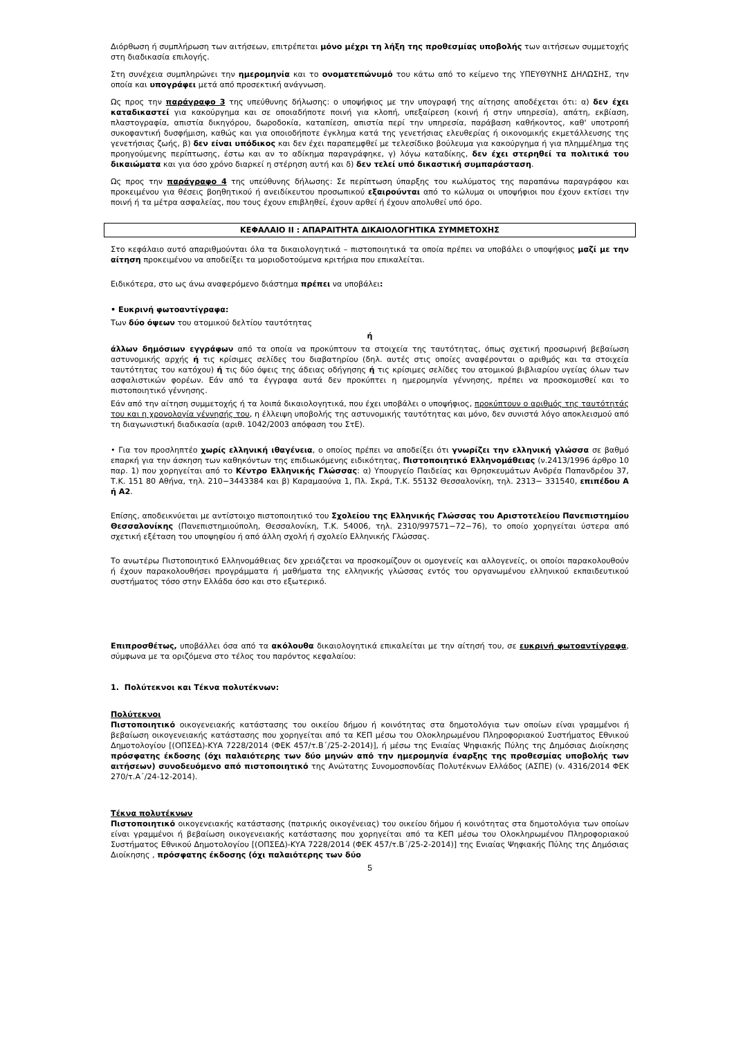Διόρθωση ή συμπλήρωση των αιτήσεων, επιτρέπεται μόνο μέχρι τη λήξη της προθεσμίας υποβολής των αιτήσεων συμμετοχής στη διαδικασία επιλογής.
Στη συνέχεια συμπληρώνει την ημερομηνία και το ονοματεπώνυμό του κάτω από το κείμενο της ΥΠΕΥΘΥΝΗΣ ΔΗΛΩΣΗΣ, την οποία και υπογράφει μετά από προσεκτική ανάγνωση.
Ως προς την παράγραφο 3 της υπεύθυνης δήλωσης: ο υποψήφιος με την υπογραφή της αίτησης αποδέχεται ότι: α) δεν έχει καταδικαστεί για κακούργημα και σε οποιαδήποτε ποινή για κλοπή, υπεξαίρεση (κοινή ή στην υπηρεσία), απάτη, εκβίαση, πλαστογραφία, απιστία δικηγόρου, δωροδοκία, καταπίεση, απιστία περί την υπηρεσία, παράβαση καθήκοντος, καθ' υποτροπή συκοφαντική δυσφήμιση, καθώς και για οποιοδήποτε έγκλημα κατά της γενετήσιας ελευθερίας ή οικονομικής εκμετάλλευσης της γενετήσιας ζωής, β) δεν είναι υπόδικος και δεν έχει παραπεμφθεί με τελεσίδικο βούλευμα για κακούργημα ή για πλημμέλημα της προηγούμενης περίπτωσης, έστω και αν το αδίκημα παραγράφηκε, γ) λόγω καταδίκης, δεν έχει στερηθεί τα πολιτικά του δικαιώματα και για όσο χρόνο διαρκεί η στέρηση αυτή και δ) δεν τελεί υπό δικαστική συμπαράσταση.
Ως προς την παράγραφο 4 της υπεύθυνης δήλωσης: Σε περίπτωση ύπαρξης του κωλύματος της παραπάνω παραγράφου και προκειμένου για θέσεις βοηθητικού ή ανειδίκευτου προσωπικού εξαιρούνται από το κώλυμα οι υποψήφιοι που έχουν εκτίσει την ποινή ή τα μέτρα ασφαλείας, που τους έχουν επιβληθεί, έχουν αρθεί ή έχουν απολυθεί υπό όρο.
ΚΕΦΑΛΑΙΟ ΙΙ : ΑΠΑΡΑΙΤΗΤΑ ΔΙΚΑΙΟΛΟΓΗΤΙΚΑ ΣΥΜΜΕΤΟΧΗΣ
Στο κεφάλαιο αυτό απαριθμούνται όλα τα δικαιολογητικά – πιστοποιητικά τα οποία πρέπει να υποβάλει ο υποψήφιος μαζί με την αίτηση προκειμένου να αποδείξει τα μοριοδοτούμενα κριτήρια που επικαλείται.
Ειδικότερα, στο ως άνω αναφερόμενο διάστημα πρέπει να υποβάλει:
• Ευκρινή φωτοαντίγραφα:
Των δύο όψεων του ατομικού δελτίου ταυτότητας
ή
άλλων δημόσιων εγγράφων από τα οποία να προκύπτουν τα στοιχεία της ταυτότητας, όπως σχετική προσωρινή βεβαίωση αστυνομικής αρχής ή τις κρίσιμες σελίδες του διαβατηρίου (δηλ. αυτές στις οποίες αναφέρονται ο αριθμός και τα στοιχεία ταυτότητας του κατόχου) ή τις δύο όψεις της άδειας οδήγησης ή τις κρίσιμες σελίδες του ατομικού βιβλιαρίου υγείας όλων των ασφαλιστικών φορέων. Εάν από τα έγγραφα αυτά δεν προκύπτει η ημερομηνία γέννησης, πρέπει να προσκομισθεί και το πιστοποιητικό γέννησης.
Εάν από την αίτηση συμμετοχής ή τα λοιπά δικαιολογητικά, που έχει υποβάλει ο υποψήφιος, προκύπτουν ο αριθμός της ταυτότητάς του και η χρονολογία γέννησής του, η έλλειψη υποβολής της αστυνομικής ταυτότητας και μόνο, δεν συνιστά λόγο αποκλεισμού από τη διαγωνιστική διαδικασία (αριθ. 1042/2003 απόφαση του ΣτΕ).
• Για τον προσληπτέο χωρίς ελληνική ιθαγένεια, ο οποίος πρέπει να αποδείξει ότι γνωρίζει την ελληνική γλώσσα σε βαθμό επαρκή για την άσκηση των καθηκόντων της επιδιωκόμενης ειδικότητας, Πιστοποιητικό Ελληνομάθειας (ν.2413/1996 άρθρο 10 παρ. 1) που χορηγείται από το Κέντρο Ελληνικής Γλώσσας: α) Υπουργείο Παιδείας και Θρησκευμάτων Ανδρέα Παπανδρέου 37, Τ.Κ. 151 80 Αθήνα, τηλ. 210−3443384 και β) Καραμαούνα 1, Πλ. Σκρά, Τ.Κ. 55132 Θεσσαλονίκη, τηλ. 2313− 331540, επιπέδου Α ή Α2.
Επίσης, αποδεικνύεται με αντίστοιχο πιστοποιητικό του Σχολείου της Ελληνικής Γλώσσας του Αριστοτελείου Πανεπιστημίου Θεσσαλονίκης (Πανεπιστημιούπολη, Θεσσαλονίκη, Τ.Κ. 54006, τηλ. 2310/997571−72−76), το οποίο χορηγείται ύστερα από σχετική εξέταση του υποψηφίου ή από άλλη σχολή ή σχολείο Ελληνικής Γλώσσας.
Το ανωτέρω Πιστοποιητικό Ελληνομάθειας δεν χρειάζεται να προσκομίζουν οι ομογενείς και αλλογενείς, οι οποίοι παρακολουθούν ή έχουν παρακολουθήσει προγράμματα ή μαθήματα της ελληνικής γλώσσας εντός του οργανωμένου ελληνικού εκπαιδευτικού συστήματος τόσο στην Ελλάδα όσο και στο εξωτερικό.
Επιπροσθέτως, υποβάλλει όσα από τα ακόλουθα δικαιολογητικά επικαλείται με την αίτησή του, σε ευκρινή φωτοαντίγραφα, σύμφωνα με τα οριζόμενα στο τέλος του παρόντος κεφαλαίου:
1. Πολύτεκνοι και Τέκνα πολυτέκνων:
Πολύτεκνοι
Πιστοποιητικό οικογενειακής κατάστασης του οικείου δήμου ή κοινότητας στα δημοτολόγια των οποίων είναι γραμμένοι ή βεβαίωση οικογενειακής κατάστασης που χορηγείται από τα ΚΕΠ μέσω του Ολοκληρωμένου Πληροφοριακού Συστήματος Εθνικού Δημοτολογίου [(ΟΠΣΕΔ)-ΚΥΑ 7228/2014 (ΦΕΚ 457/τ.Β΄/25-2-2014)], ή μέσω της Ενιαίας Ψηφιακής Πύλης της Δημόσιας Διοίκησης πρόσφατης έκδοσης (όχι παλαιότερης των δύο μηνών από την ημερομηνία έναρξης της προθεσμίας υποβολής των αιτήσεων) συνοδευόμενο από πιστοποιητικό της Ανώτατης Συνομοσπονδίας Πολυτέκνων Ελλάδος (ΑΣΠΕ) (ν. 4316/2014 ΦΕΚ 270/τ.Α΄/24-12-2014).
Τέκνα πολυτέκνων
Πιστοποιητικό οικογενειακής κατάστασης (πατρικής οικογένειας) του οικείου δήμου ή κοινότητας στα δημοτολόγια των οποίων είναι γραμμένοι ή βεβαίωση οικογενειακής κατάστασης που χορηγείται από τα ΚΕΠ μέσω του Ολοκληρωμένου Πληροφοριακού Συστήματος Εθνικού Δημοτολογίου [(ΟΠΣΕΔ)-ΚΥΑ 7228/2014 (ΦΕΚ 457/τ.Β΄/25-2-2014)] της Ενιαίας Ψηφιακής Πύλης της Δημόσιας Διοίκησης , πρόσφατης έκδοσης (όχι παλαιότερης των δύο
5